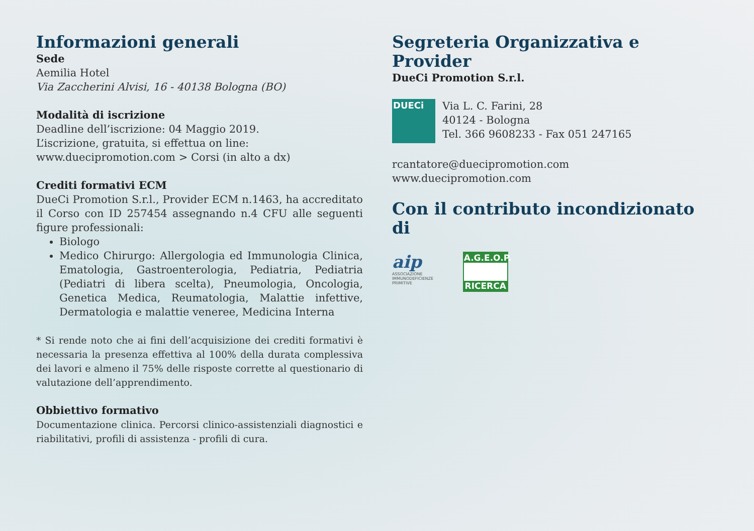Informazioni generali
Sede
Aemilia Hotel
Via Zaccherini Alvisi, 16 - 40138 Bologna (BO)
Modalità di iscrizione
Deadline dell’iscrizione: 04 Maggio 2019.
L’iscrizione, gratuita, si effettua on line:
www.duecipromotion.com > Corsi (in alto a dx)
Crediti formativi ECM
DueCi Promotion S.r.l., Provider ECM n.1463, ha accreditato il Corso con ID 257454 assegnando n.4 CFU alle seguenti figure professionali:
Biologo
Medico Chirurgo: Allergologia ed Immunologia Clinica, Ematologia, Gastroenterologia, Pediatria, Pediatria (Pediatri di libera scelta), Pneumologia, Oncologia, Genetica Medica, Reumatologia, Malattie infettive, Dermatologia e malattie veneree, Medicina Interna
* Si rende noto che ai fini dell’acquisizione dei crediti formativi è necessaria la presenza effettiva al 100% della durata complessiva dei lavori e almeno il 75% delle risposte corrette al questionario di valutazione dell’apprendimento.
Obbiettivo formativo
Documentazione clinica. Percorsi clinico-assistenziali diagnostici e riabilitativi, profili di assistenza - profili di cura.
Segreteria Organizzativa e Provider
DueCi Promotion S.r.l.
DUECi
Via L. C. Farini, 28
40124 - Bologna
Tel. 366 9608233 - Fax 051 247165
rcantatore@duecipromotion.com
www.duecipromotion.com
Con il contributo incondizionato di
aip
ASSOCIAZIONE IMMUNODEFICIENZE PRIMITIVE
A.G.E.O.P.
RICERCA